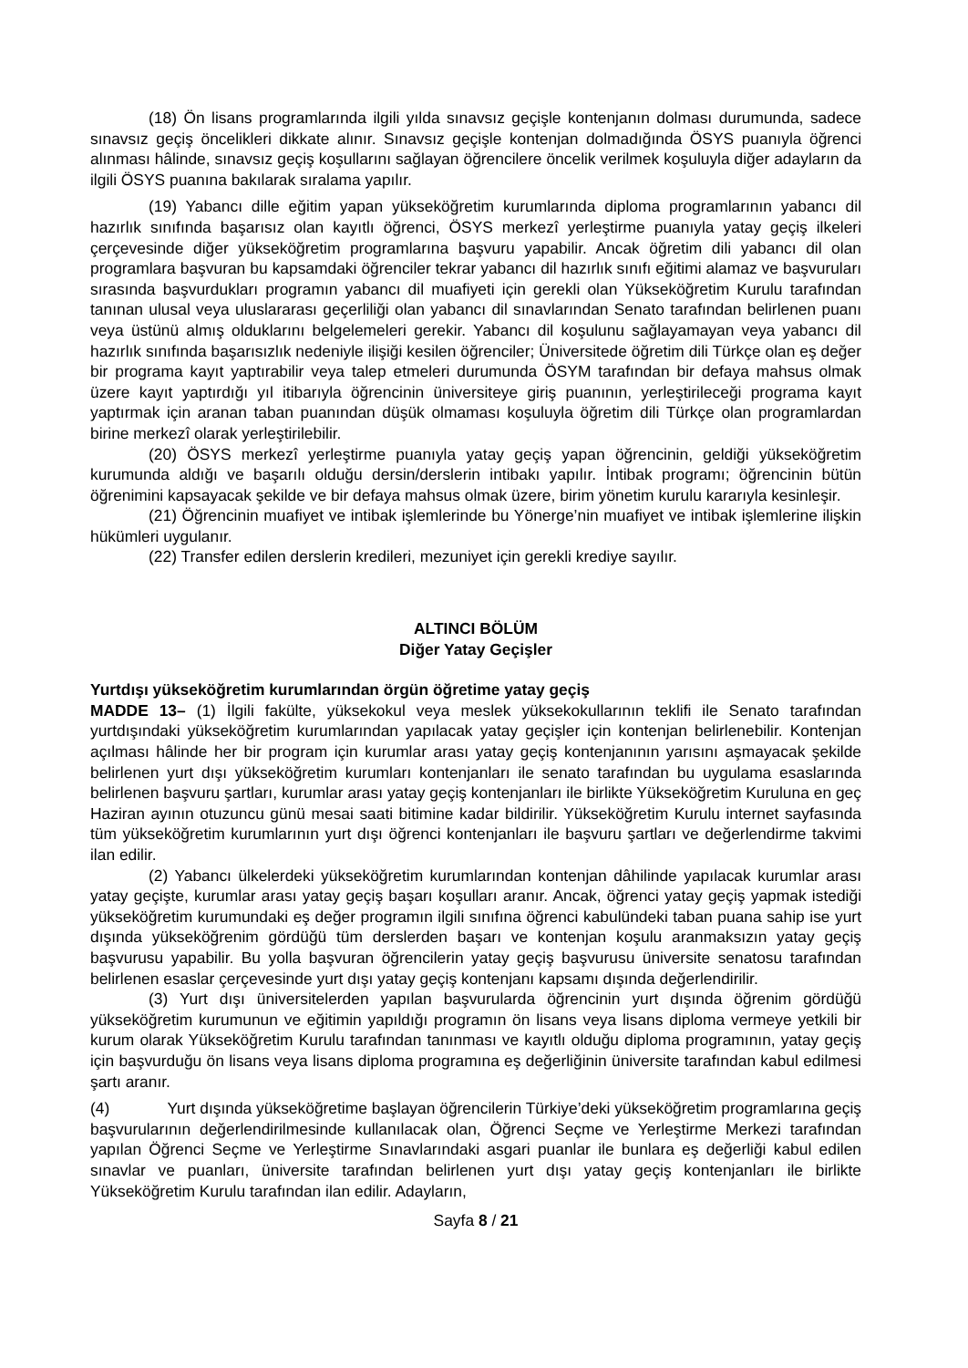(18) Ön lisans programlarında ilgili yılda sınavsız geçişle kontenjanın dolması durumunda, sadece sınavsız geçiş öncelikleri dikkate alınır. Sınavsız geçişle kontenjan dolmadığında ÖSYS puanıyla öğrenci alınması hâlinde, sınavsız geçiş koşullarını sağlayan öğrencilere öncelik verilmek koşuluyla diğer adayların da ilgili ÖSYS puanına bakılarak sıralama yapılır.
(19) Yabancı dille eğitim yapan yükseköğretim kurumlarında diploma programlarının yabancı dil hazırlık sınıfında başarısız olan kayıtlı öğrenci, ÖSYS merkezî yerleştirme puanıyla yatay geçiş ilkeleri çerçevesinde diğer yükseköğretim programlarına başvuru yapabilir. Ancak öğretim dili yabancı dil olan programlara başvuran bu kapsamdaki öğrenciler tekrar yabancı dil hazırlık sınıfı eğitimi alamaz ve başvuruları sırasında başvurdukları programın yabancı dil muafiyeti için gerekli olan Yükseköğretim Kurulu tarafından tanınan ulusal veya uluslararası geçerliliği olan yabancı dil sınavlarından Senato tarafından belirlenen puanı veya üstünü almış olduklarını belgelemeleri gerekir. Yabancı dil koşulunu sağlayamayan veya yabancı dil hazırlık sınıfında başarısızlık nedeniyle ilişiği kesilen öğrenciler; Üniversitede öğretim dili Türkçe olan eş değer bir programa kayıt yaptırabilir veya talep etmeleri durumunda ÖSYM tarafından bir defaya mahsus olmak üzere kayıt yaptırdığı yıl itibarıyla öğrencinin üniversiteye giriş puanının, yerleştirileceği programa kayıt yaptırmak için aranan taban puanından düşük olmaması koşuluyla öğretim dili Türkçe olan programlardan birine merkezî olarak yerleştirilebilir.
(20) ÖSYS merkezî yerleştirme puanıyla yatay geçiş yapan öğrencinin, geldiği yükseköğretim kurumunda aldığı ve başarılı olduğu dersin/derslerin intibakı yapılır. İntibak programı; öğrencinin bütün öğrenimini kapsayacak şekilde ve bir defaya mahsus olmak üzere, birim yönetim kurulu kararıyla kesinleşir.
(21) Öğrencinin muafiyet ve intibak işlemlerinde bu Yönerge’nin muafiyet ve intibak işlemlerine ilişkin hükümleri uygulanır.
(22) Transfer edilen derslerin kredileri, mezuniyet için gerekli krediye sayılır.
ALTINCI BÖLÜM
Diğer Yatay Geçişler
Yurtdışı yükseköğretim kurumlarından örgün öğretime yatay geçiş
MADDE 13– (1) İlgili fakülte, yüksekokul veya meslek yüksekokullarının teklifi ile Senato tarafından yurtdışındaki yükseköğretim kurumlarından yapılacak yatay geçişler için kontenjan belirlenebilir. Kontenjan açılması hâlinde her bir program için kurumlar arası yatay geçiş kontenjanının yarısını aşmayacak şekilde belirlenen yurt dışı yükseköğretim kurumları kontenjanları ile senato tarafından bu uygulama esaslarında belirlenen başvuru şartları, kurumlar arası yatay geçiş kontenjanları ile birlikte Yükseköğretim Kuruluna en geç Haziran ayının otuzuncu günü mesai saati bitimine kadar bildirilir. Yükseköğretim Kurulu internet sayfasında tüm yükseköğretim kurumlarının yurt dışı öğrenci kontenjanları ile başvuru şartları ve değerlendirme takvimi ilan edilir.
(2) Yabancı ülkelerdeki yükseköğretim kurumlarından kontenjan dâhilinde yapılacak kurumlar arası yatay geçişte, kurumlar arası yatay geçiş başarı koşulları aranır. Ancak, öğrenci yatay geçiş yapmak istediği yükseköğretim kurumundaki eş değer programın ilgili sınıfına öğrenci kabulündeki taban puana sahip ise yurt dışında yükseköğrenim gördüğü tüm derslerden başarı ve kontenjan koşulu aranmaksızın yatay geçiş başvurusu yapabilir. Bu yolla başvuran öğrencilerin yatay geçiş başvurusu üniversite senatosu tarafından belirlenen esaslar çerçevesinde yurt dışı yatay geçiş kontenjanı kapsamı dışında değerlendirilir.
(3) Yurt dışı üniversitelerden yapılan başvurularda öğrencinin yurt dışında öğrenim gördüğü yükseköğretim kurumunun ve eğitimin yapıldığı programın ön lisans veya lisans diploma vermeye yetkili bir kurum olarak Yükseköğretim Kurulu tarafından tanınması ve kayıtlı olduğu diploma programının, yatay geçiş için başvurduğu ön lisans veya lisans diploma programına eş değerliğinin üniversite tarafından kabul edilmesi şartı aranır.
(4) Yurt dışında yükseköğretime başlayan öğrencilerin Türkiye’deki yükseköğretim programlarına geçiş başvurularının değerlendirilmesinde kullanılacak olan, Öğrenci Seçme ve Yerleştirme Merkezi tarafından yapılan Öğrenci Seçme ve Yerleştirme Sınavlarındaki asgari puanlar ile bunlara eş değerliği kabul edilen sınavlar ve puanları, üniversite tarafından belirlenen yurt dışı yatay geçiş kontenjanları ile birlikte Yükseköğretim Kurulu tarafından ilan edilir. Adayların,
Sayfa 8 / 21